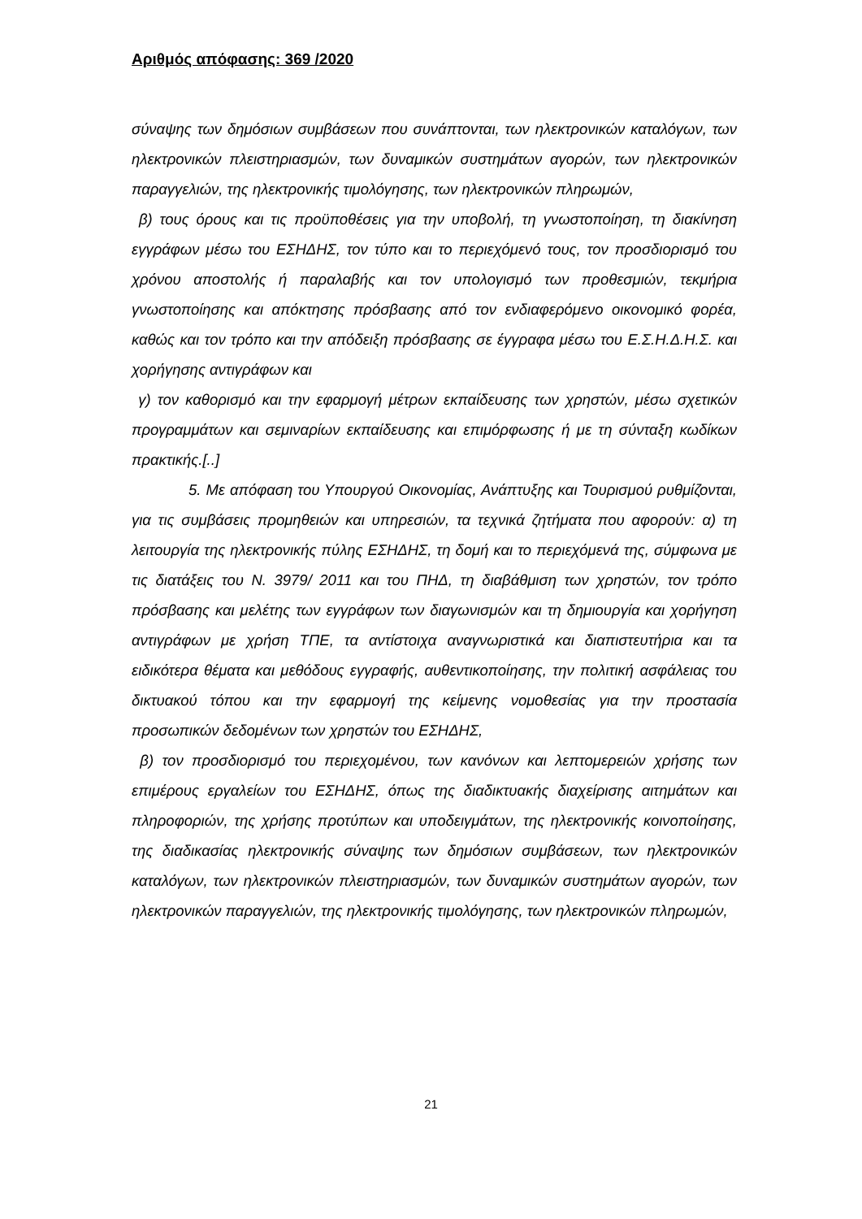Αριθμός απόφασης: 369 /2020
σύναψης των δημόσιων συμβάσεων που συνάπτονται, των ηλεκτρονικών καταλόγων, των ηλεκτρονικών πλειστηριασμών, των δυναμικών συστημάτων αγορών, των ηλεκτρονικών παραγγελιών, της ηλεκτρονικής τιμολόγησης, των ηλεκτρονικών πληρωμών,
β) τους όρους και τις προϋποθέσεις για την υποβολή, τη γνωστοποίηση, τη διακίνηση εγγράφων μέσω του ΕΣΗΔΗΣ, τον τύπο και το περιεχόμενό τους, τον προσδιορισμό του χρόνου αποστολής ή παραλαβής και τον υπολογισμό των προθεσμιών, τεκμήρια γνωστοποίησης και απόκτησης πρόσβασης από τον ενδιαφερόμενο οικονομικό φορέα, καθώς και τον τρόπο και την απόδειξη πρόσβασης σε έγγραφα μέσω του Ε.Σ.Η.Δ.Η.Σ. και χορήγησης αντιγράφων και
γ) τον καθορισμό και την εφαρμογή μέτρων εκπαίδευσης των χρηστών, μέσω σχετικών προγραμμάτων και σεμιναρίων εκπαίδευσης και επιμόρφωσης ή με τη σύνταξη κωδίκων πρακτικής.[..]
5. Με απόφαση του Υπουργού Οικονομίας, Ανάπτυξης και Τουρισμού ρυθμίζονται, για τις συμβάσεις προμηθειών και υπηρεσιών, τα τεχνικά ζητήματα που αφορούν: α) τη λειτουργία της ηλεκτρονικής πύλης ΕΣΗΔΗΣ, τη δομή και το περιεχόμενά της, σύμφωνα με τις διατάξεις του Ν. 3979/ 2011 και του ΠΗΔ, τη διαβάθμιση των χρηστών, τον τρόπο πρόσβασης και μελέτης των εγγράφων των διαγωνισμών και τη δημιουργία και χορήγηση αντιγράφων με χρήση ΤΠΕ, τα αντίστοιχα αναγνωριστικά και διαπιστευτήρια και τα ειδικότερα θέματα και μεθόδους εγγραφής, αυθεντικοποίησης, την πολιτική ασφάλειας του δικτυακού τόπου και την εφαρμογή της κείμενης νομοθεσίας για την προστασία προσωπικών δεδομένων των χρηστών του ΕΣΗΔΗΣ,
β) τον προσδιορισμό του περιεχομένου, των κανόνων και λεπτομερειών χρήσης των επιμέρους εργαλείων του ΕΣΗΔΗΣ, όπως της διαδικτυακής διαχείρισης αιτημάτων και πληροφοριών, της χρήσης προτύπων και υποδειγμάτων, της ηλεκτρονικής κοινοποίησης, της διαδικασίας ηλεκτρονικής σύναψης των δημόσιων συμβάσεων, των ηλεκτρονικών καταλόγων, των ηλεκτρονικών πλειστηριασμών, των δυναμικών συστημάτων αγορών, των ηλεκτρονικών παραγγελιών, της ηλεκτρονικής τιμολόγησης, των ηλεκτρονικών πληρωμών,
21